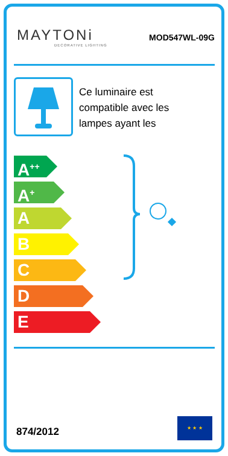MAYTONi
DECORATIVE LIGHTING
MOD547WL-09G
Ce luminaire est
compatible avec les
lampes ayant les
A<sup>++</sup>
A<sup>+</sup>
A
B
C
D
E
874/2012
★ ★ ★